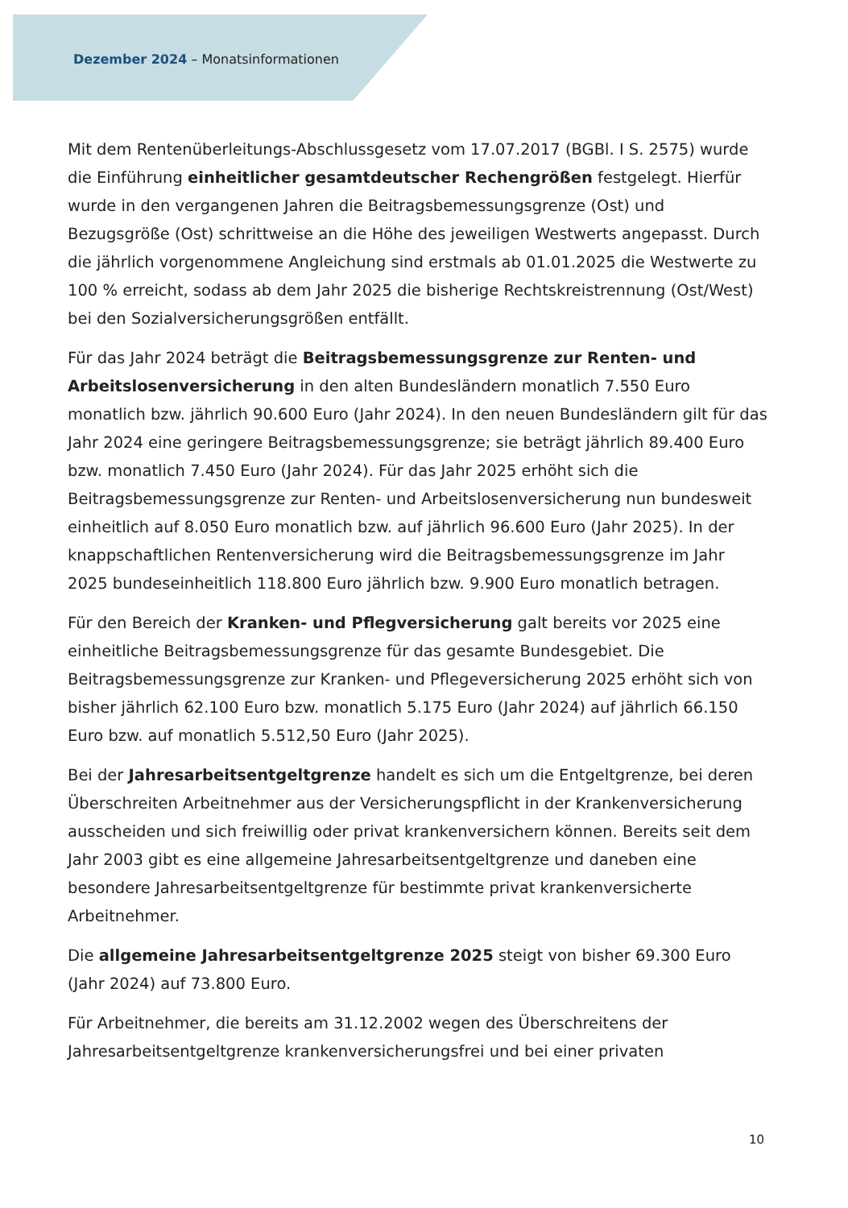Dezember 2024 – Monatsinformationen
Mit dem Rentenüberleitungs-Abschlussgesetz vom 17.07.2017 (BGBl. I S. 2575) wurde die Einführung einheitlicher gesamtdeutscher Rechengrößen festgelegt. Hierfür wurde in den vergangenen Jahren die Beitragsbemessungsgrenze (Ost) und Bezugsgröße (Ost) schrittweise an die Höhe des jeweiligen Westwerts angepasst. Durch die jährlich vorgenommene Angleichung sind erstmals ab 01.01.2025 die Westwerte zu 100 % erreicht, sodass ab dem Jahr 2025 die bisherige Rechtskreistrennung (Ost/West) bei den Sozialversicherungsgrößen entfällt.
Für das Jahr 2024 beträgt die Beitragsbemessungsgrenze zur Renten- und Arbeitslosenversicherung in den alten Bundesländern monatlich 7.550 Euro monatlich bzw. jährlich 90.600 Euro (Jahr 2024). In den neuen Bundesländern gilt für das Jahr 2024 eine geringere Beitragsbemessungsgrenze; sie beträgt jährlich 89.400 Euro bzw. monatlich 7.450 Euro (Jahr 2024). Für das Jahr 2025 erhöht sich die Beitragsbemessungsgrenze zur Renten- und Arbeitslosenversicherung nun bundesweit einheitlich auf 8.050 Euro monatlich bzw. auf jährlich 96.600 Euro (Jahr 2025). In der knappschaftlichen Rentenversicherung wird die Beitragsbemessungsgrenze im Jahr 2025 bundeseinheitlich 118.800 Euro jährlich bzw. 9.900 Euro monatlich betragen.
Für den Bereich der Kranken- und Pflegversicherung galt bereits vor 2025 eine einheitliche Beitragsbemessungsgrenze für das gesamte Bundesgebiet. Die Beitragsbemessungsgrenze zur Kranken- und Pflegeversicherung 2025 erhöht sich von bisher jährlich 62.100 Euro bzw. monatlich 5.175 Euro (Jahr 2024) auf jährlich 66.150 Euro bzw. auf monatlich 5.512,50 Euro (Jahr 2025).
Bei der Jahresarbeitsentgeltgrenze handelt es sich um die Entgeltgrenze, bei deren Überschreiten Arbeitnehmer aus der Versicherungspflicht in der Krankenversicherung ausscheiden und sich freiwillig oder privat krankenversichern können. Bereits seit dem Jahr 2003 gibt es eine allgemeine Jahresarbeitsentgeltgrenze und daneben eine besondere Jahresarbeitsentgeltgrenze für bestimmte privat krankenversicherte Arbeitnehmer.
Die allgemeine Jahresarbeitsentgeltgrenze 2025 steigt von bisher 69.300 Euro (Jahr 2024) auf 73.800 Euro.
Für Arbeitnehmer, die bereits am 31.12.2002 wegen des Überschreitens der Jahresarbeitsentgeltgrenze krankenversicherungsfrei und bei einer privaten
10